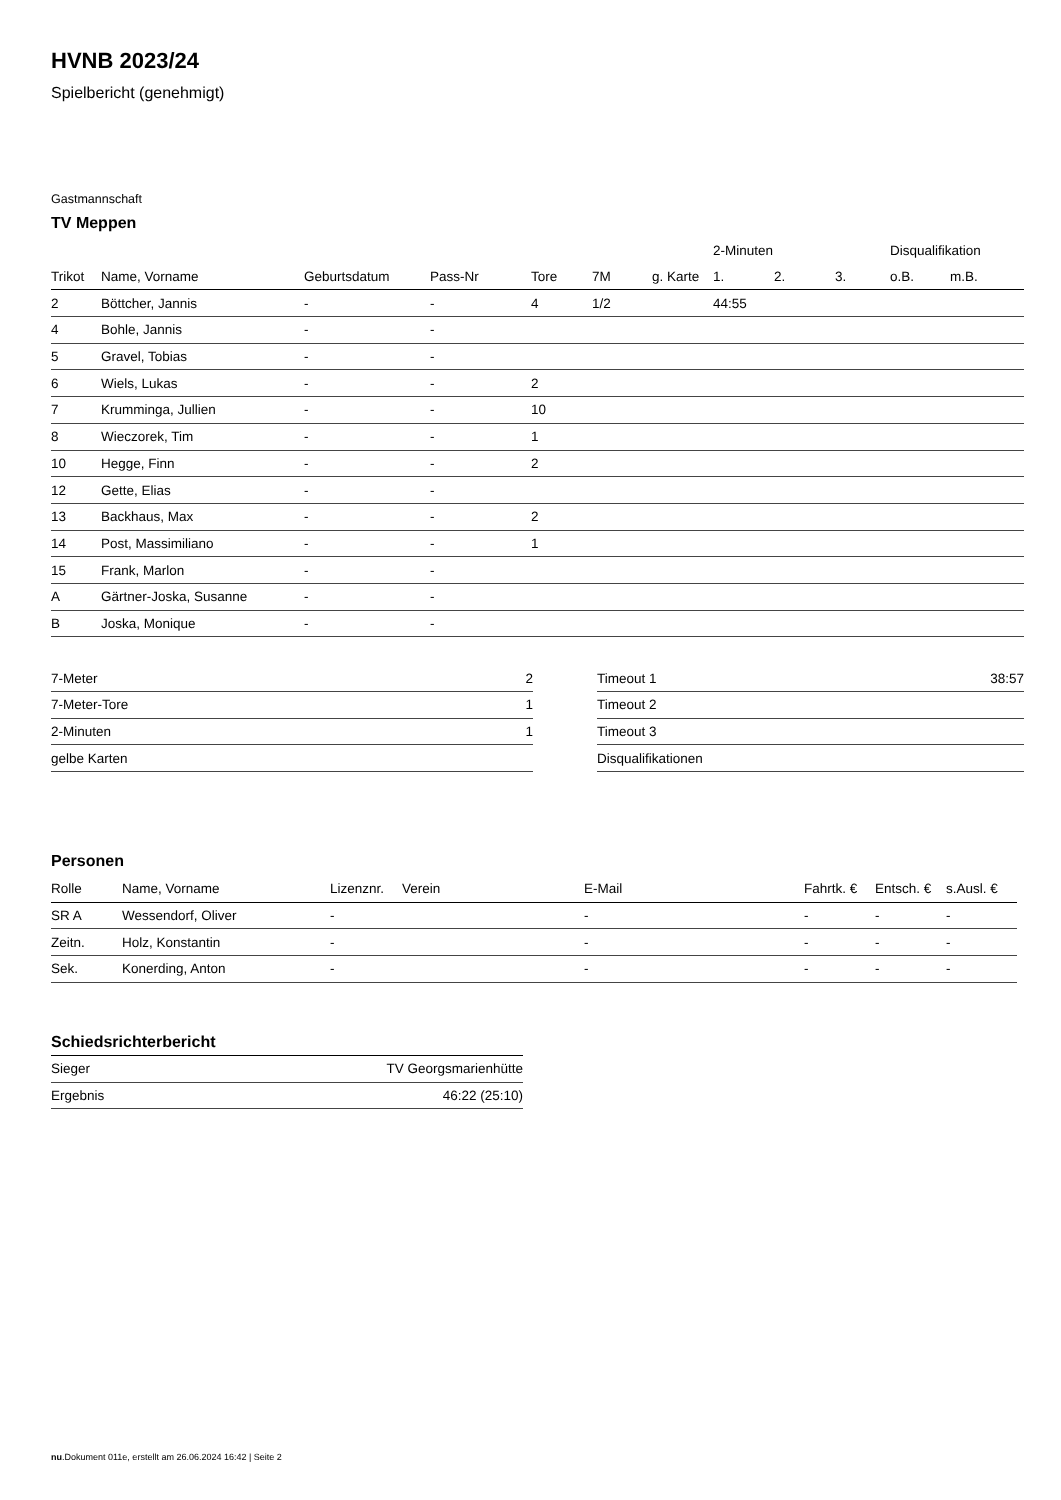HVNB 2023/24
Spielbericht (genehmigt)
Gastmannschaft
TV Meppen
| | | | | | | | 2-Minuten | | | Disqualifikation | |
| --- | --- | --- | --- | --- | --- | --- | --- | --- | --- | --- | --- |
| Trikot | Name, Vorname | Geburtsdatum | Pass-Nr | Tore | 7M | g. Karte | 1. | 2. | 3. | o.B. | m.B. |
| 2 | Böttcher, Jannis | - | - | 4 | 1/2 | | 44:55 | | | | |
| 4 | Bohle, Jannis | - | - | | | | | | | | |
| 5 | Gravel, Tobias | - | - | | | | | | | | |
| 6 | Wiels, Lukas | - | - | 2 | | | | | | | |
| 7 | Krumminga, Jullien | - | - | 10 | | | | | | | |
| 8 | Wieczorek, Tim | - | - | 1 | | | | | | | |
| 10 | Hegge, Finn | - | - | 2 | | | | | | | |
| 12 | Gette, Elias | - | - | | | | | | | | |
| 13 | Backhaus, Max | - | - | 2 | | | | | | | |
| 14 | Post, Massimiliano | - | - | 1 | | | | | | | |
| 15 | Frank, Marlon | - | - | | | | | | | | |
| A | Gärtner-Joska, Susanne | - | - | | | | | | | | |
| B | Joska, Monique | - | - | | | | | | | | |
| 7-Meter | 2 |
| 7-Meter-Tore | 1 |
| 2-Minuten | 1 |
| gelbe Karten | |
| Timeout 1 | 38:57 |
| Timeout 2 | |
| Timeout 3 | |
| Disqualifikationen | |
Personen
| Rolle | Name, Vorname | Lizenznr. | Verein | E-Mail | Fahrtk. € | Entsch. € | s.Ausl. € |
| --- | --- | --- | --- | --- | --- | --- | --- |
| SR A | Wessendorf, Oliver | - | | - | - | - | - |
| Zeitn. | Holz, Konstantin | - | | - | - | - | - |
| Sek. | Konerding, Anton | - | | - | - | - | - |
Schiedsrichterbericht
| Sieger | TV Georgsmarienhütte |
| Ergebnis | 46:22 (25:10) |
nu.Dokument 011e, erstellt am 26.06.2024 16:42 | Seite 2